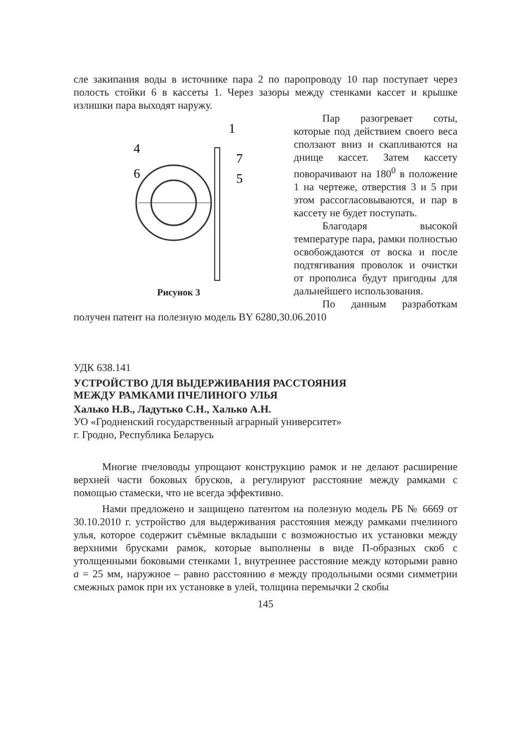сле закипания воды в источнике пара 2 по паропроводу 10 пар поступает через полость стойки 6 в кассеты 1. Через зазоры между стенками кассет и крышке излишки пара выходят наружу.
4
6
1
7
5
Рисунок 3
Пар разогревает соты, которые под действием своего веса сползают вниз и скапливаются на днище кассет. Затем кассету поворачивают на 180<sup>0</sup> в положение 1 на чертеже, отверстия 3 и 5 при этом рассогласовываются, и пар в кассету не будет поступать.
Благодаря высокой температуре пара, рамки полностью освобождаются от воска и после подтягивания проволок и очистки от прополиса будут пригодны для дальнейшего использования.
По данным разработкам получен патент на полезную модель BY 6280,30.06.2010
УДК 638.141
УСТРОЙСТВО ДЛЯ ВЫДЕРЖИВАНИЯ РАССТОЯНИЯ
МЕЖДУ РАМКАМИ ПЧЕЛИНОГО УЛЬЯ
Халько Н.В., Ладутько С.Н., Халько А.Н.
УО «Гродненский государственный аграрный университет»
г. Гродно, Республика Беларусь
Многие пчеловоды упрощают конструкцию рамок и не делают расширение верхней части боковых брусков, а регулируют расстояние между рамками с помощью стамески, что не всегда эффективно.
Нами предложено и защищено патентом на полезную модель РБ № 6669 от 30.10.2010 г. устройство для выдерживания расстояния между рамками пчелиного улья, которое содержит съёмные вкладыши с возможностью их установки между верхними брусками рамок, которые выполнены в виде П-образных скоб с утолщенными боковыми стенками 1, внутреннее расстояние между которыми равно а = 25 мм, наружное – равно расстоянию в между продольными осями симметрии смежных рамок при их установке в улей, толщина перемычки 2 скобы
145